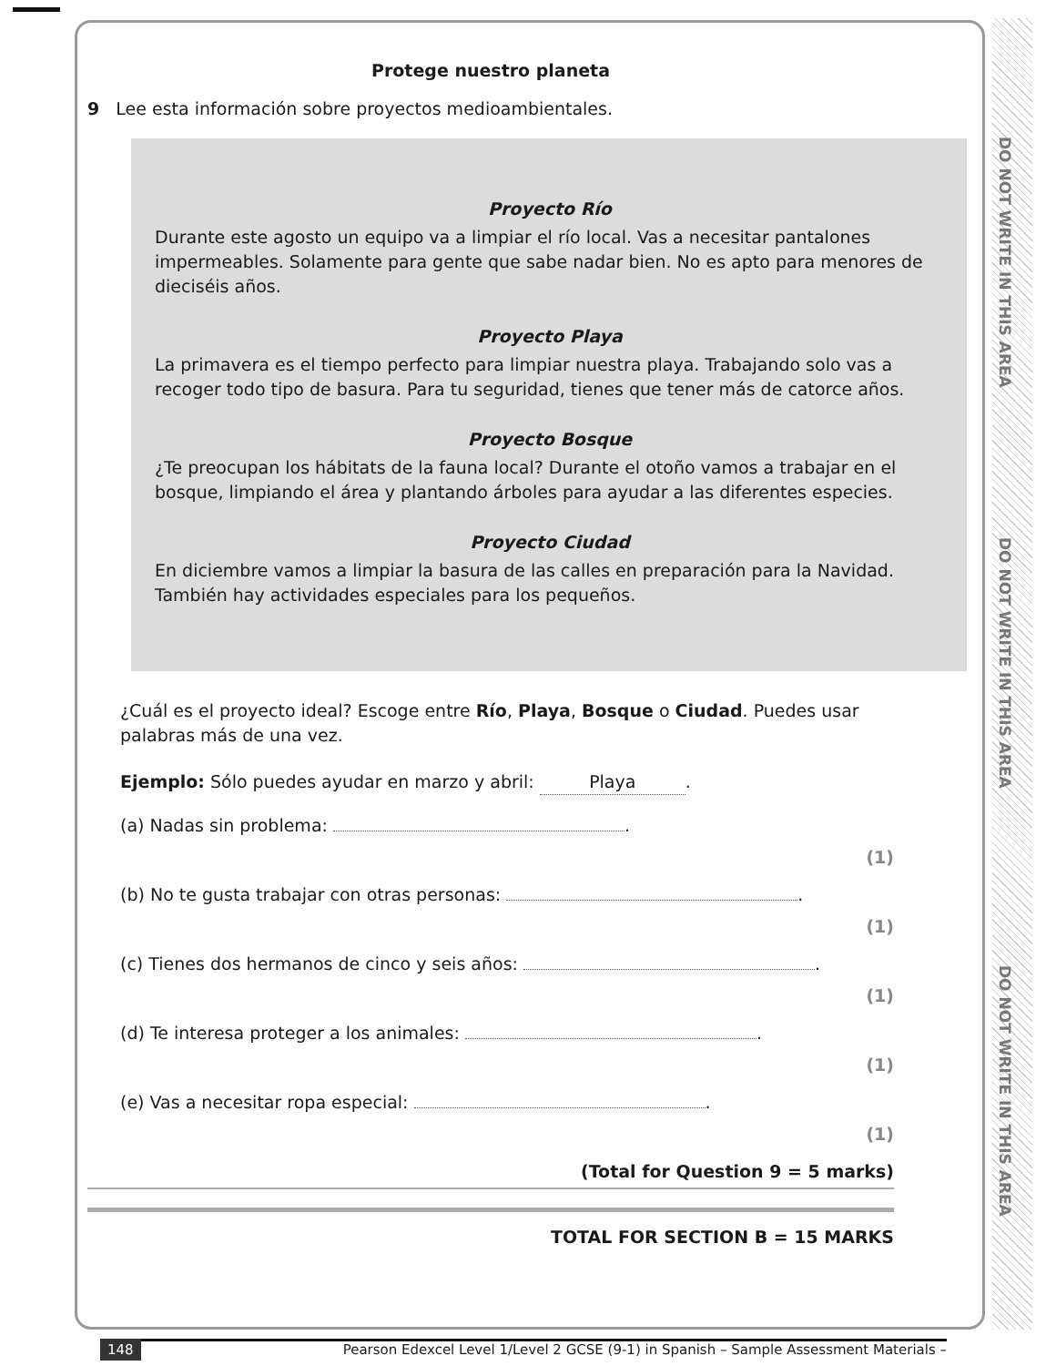DO NOT WRITE IN THIS AREA
DO NOT WRITE IN THIS AREA
DO NOT WRITE IN THIS AREA
Protege nuestro planeta
9 Lee esta información sobre proyectos medioambientales.
Proyecto Río
Durante este agosto un equipo va a limpiar el río local. Vas a necesitar pantalones impermeables. Solamente para gente que sabe nadar bien. No es apto para menores de dieciséis años.
Proyecto Playa
La primavera es el tiempo perfecto para limpiar nuestra playa. Trabajando solo vas a recoger todo tipo de basura. Para tu seguridad, tienes que tener más de catorce años.
Proyecto Bosque
¿Te preocupan los hábitats de la fauna local? Durante el otoño vamos a trabajar en el bosque, limpiando el área y plantando árboles para ayudar a las diferentes especies.
Proyecto Ciudad
En diciembre vamos a limpiar la basura de las calles en preparación para la Navidad. También hay actividades especiales para los pequeños.
¿Cuál es el proyecto ideal? Escoge entre Río, Playa, Bosque o Ciudad. Puedes usar palabras más de una vez.
Ejemplo: Sólo puedes ayudar en marzo y abril: Playa.
(a) Nadas sin problema: .
(1)
(b) No te gusta trabajar con otras personas: .
(1)
(c) Tienes dos hermanos de cinco y seis años: .
(1)
(d) Te interesa proteger a los animales: .
(1)
(e) Vas a necesitar ropa especial: .
(1)
(Total for Question 9 = 5 marks)
TOTAL FOR SECTION B = 15 MARKS
148 Pearson Edexcel Level 1/Level 2 GCSE (9-1) in Spanish – Sample Assessment Materials –